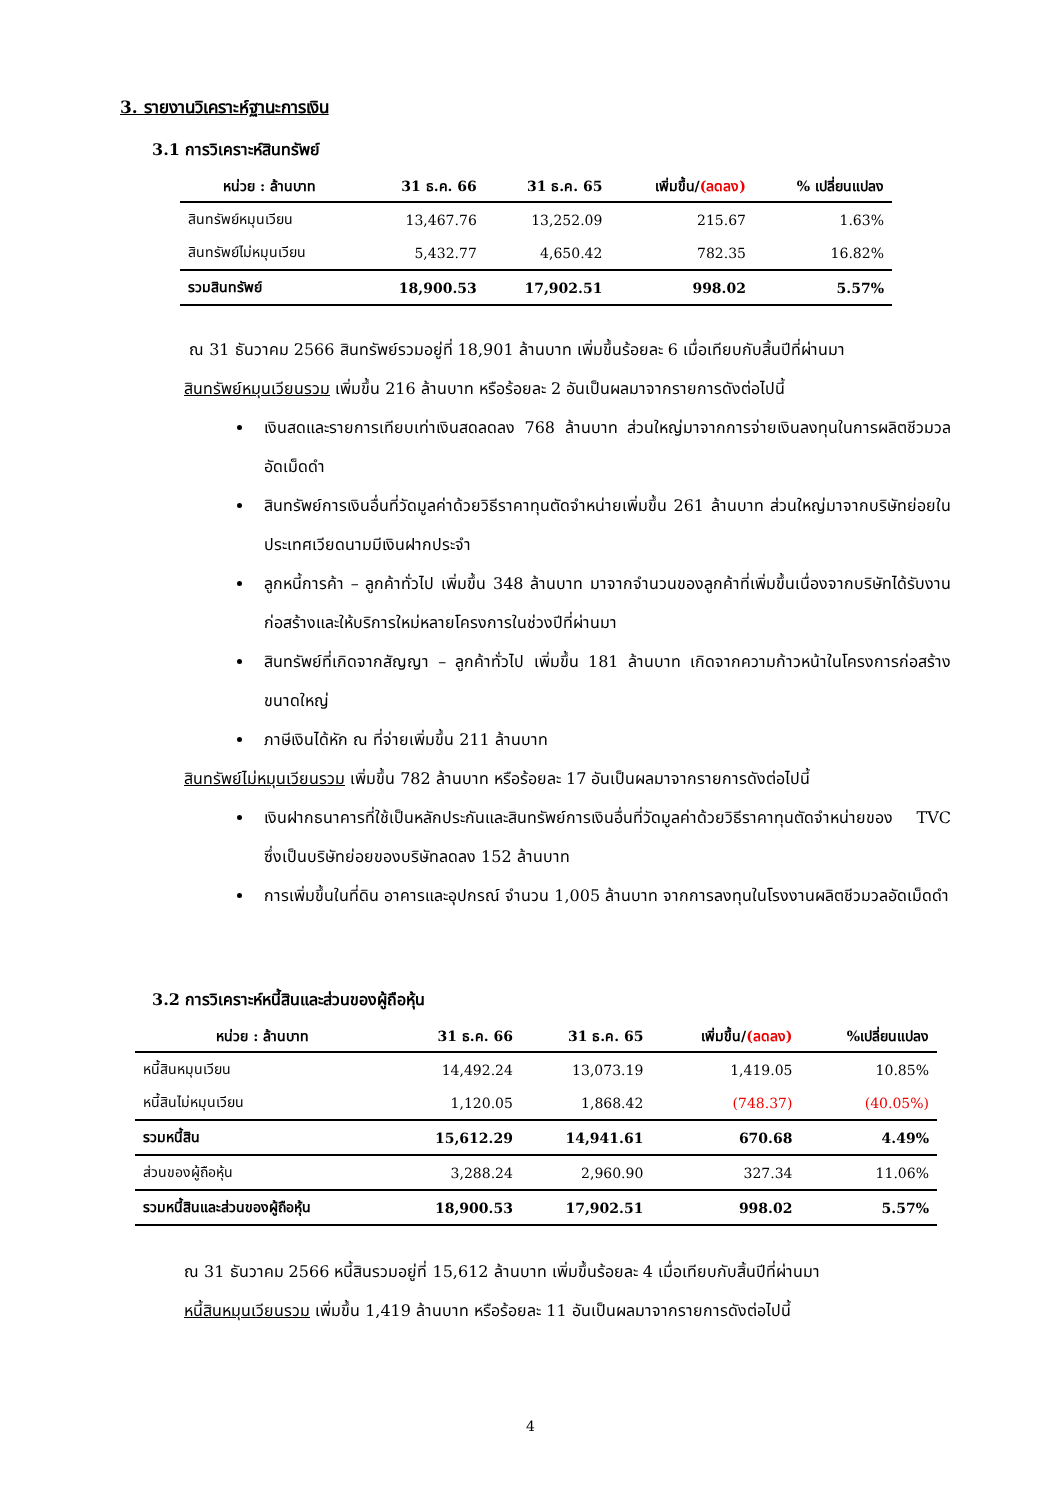3. รายงานวิเคราะห์ฐานะการเงิน
3.1 การวิเคราะห์สินทรัพย์
| หน่วย : ล้านบาท | 31 ธ.ค. 66 | 31 ธ.ค. 65 | เพิ่มขึ้น/ (ลดลง) | % เปลี่ยนแปลง |
| --- | --- | --- | --- | --- |
| สินทรัพย์หมุนเวียน | 13,467.76 | 13,252.09 | 215.67 | 1.63% |
| สินทรัพย์ไม่หมุนเวียน | 5,432.77 | 4,650.42 | 782.35 | 16.82% |
| รวมสินทรัพย์ | 18,900.53 | 17,902.51 | 998.02 | 5.57% |
ณ 31 ธันวาคม 2566 สินทรัพย์รวมอยู่ที่ 18,901 ล้านบาท เพิ่มขึ้นร้อยละ 6 เมื่อเทียบกับสิ้นปีที่ผ่านมา
สินทรัพย์หมุนเวียนรวม เพิ่มขึ้น 216 ล้านบาท หรือร้อยละ 2 อันเป็นผลมาจากรายการดังต่อไปนี้
เงินสดและรายการเทียบเท่าเงินสดลดลง 768 ล้านบาท ส่วนใหญ่มาจากการจ่ายเงินลงทุนในการผลิตชีวมวลอัดเม็ดดำ
สินทรัพย์การเงินอื่นที่วัดมูลค่าด้วยวิธีราคาทุนตัดจำหน่ายเพิ่มขึ้น 261 ล้านบาท ส่วนใหญ่มาจากบริษัทย่อยในประเทศเวียดนามมีเงินฝากประจำ
ลูกหนี้การค้า – ลูกค้าทั่วไป เพิ่มขึ้น 348 ล้านบาท มาจากจำนวนของลูกค้าที่เพิ่มขึ้นเนื่องจากบริษัทได้รับงานก่อสร้างและให้บริการใหม่หลายโครงการในช่วงปีที่ผ่านมา
สินทรัพย์ที่เกิดจากสัญญา – ลูกค้าทั่วไป เพิ่มขึ้น 181 ล้านบาท เกิดจากความก้าวหน้าในโครงการก่อสร้างขนาดใหญ่
ภาษีเงินได้หัก ณ ที่จ่ายเพิ่มขึ้น 211 ล้านบาท
สินทรัพย์ไม่หมุนเวียนรวม เพิ่มขึ้น 782 ล้านบาท หรือร้อยละ 17 อันเป็นผลมาจากรายการดังต่อไปนี้
เงินฝากธนาคารที่ใช้เป็นหลักประกันและสินทรัพย์การเงินอื่นที่วัดมูลค่าด้วยวิธีราคาทุนตัดจำหน่ายของ TVC ซึ่งเป็นบริษัทย่อยของบริษัทลดลง 152 ล้านบาท
การเพิ่มขึ้นในที่ดิน อาคารและอุปกรณ์ จำนวน 1,005 ล้านบาท จากการลงทุนในโรงงานผลิตชีวมวลอัดเม็ดดำ
3.2 การวิเคราะห์หนี้สินและส่วนของผู้ถือหุ้น
| หน่วย : ล้านบาท | 31 ธ.ค. 66 | 31 ธ.ค. 65 | เพิ่มขึ้น/ (ลดลง) | %เปลี่ยนแปลง |
| --- | --- | --- | --- | --- |
| หนี้สินหมุนเวียน | 14,492.24 | 13,073.19 | 1,419.05 | 10.85% |
| หนี้สินไม่หมุนเวียน | 1,120.05 | 1,868.42 | (748.37) | (40.05%) |
| รวมหนี้สิน | 15,612.29 | 14,941.61 | 670.68 | 4.49% |
| ส่วนของผู้ถือหุ้น | 3,288.24 | 2,960.90 | 327.34 | 11.06% |
| รวมหนี้สินและส่วนของผู้ถือหุ้น | 18,900.53 | 17,902.51 | 998.02 | 5.57% |
ณ 31 ธันวาคม 2566 หนี้สินรวมอยู่ที่ 15,612 ล้านบาท เพิ่มขึ้นร้อยละ 4 เมื่อเทียบกับสิ้นปีที่ผ่านมา
หนี้สินหมุนเวียนรวม เพิ่มขึ้น 1,419 ล้านบาท หรือร้อยละ 11 อันเป็นผลมาจากรายการดังต่อไปนี้
4